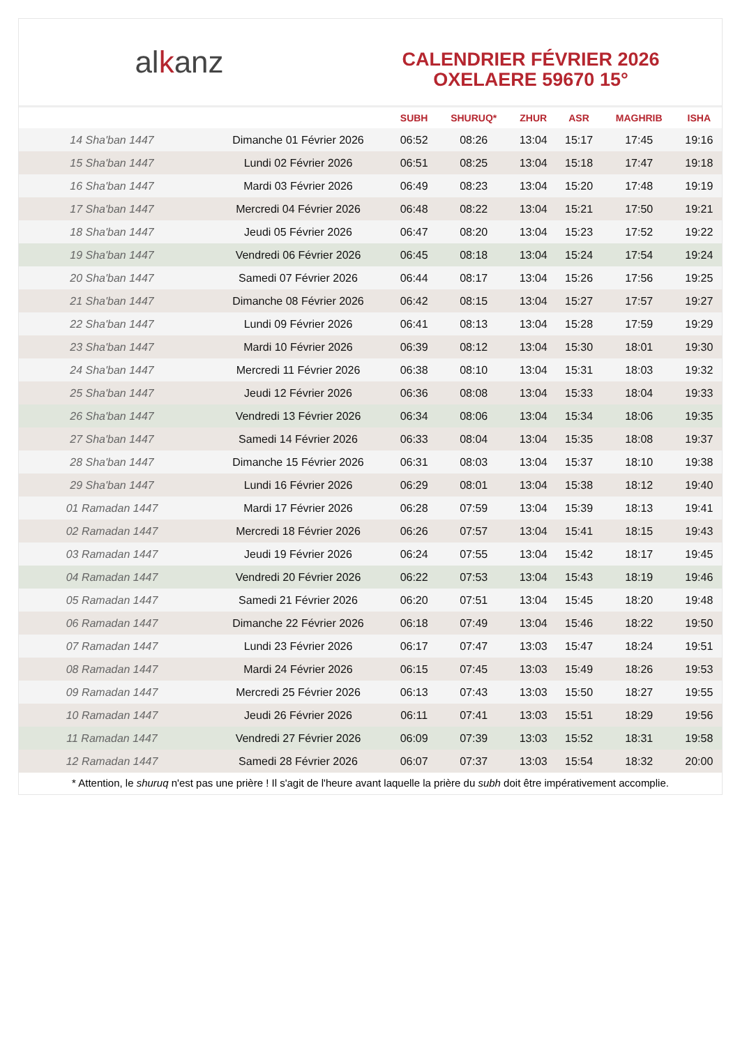al k anz
CALENDRIER FÉVRIER 2026
OXELAERE 59670 15°
| | | SUBH | SHURUQ* | ZHUR | ASR | MAGHRIB | ISHA |
| --- | --- | --- | --- | --- | --- | --- | --- |
| 14 Sha'ban 1447 | Dimanche 01 Février 2026 | 06:52 | 08:26 | 13:04 | 15:17 | 17:45 | 19:16 |
| 15 Sha'ban 1447 | Lundi 02 Février 2026 | 06:51 | 08:25 | 13:04 | 15:18 | 17:47 | 19:18 |
| 16 Sha'ban 1447 | Mardi 03 Février 2026 | 06:49 | 08:23 | 13:04 | 15:20 | 17:48 | 19:19 |
| 17 Sha'ban 1447 | Mercredi 04 Février 2026 | 06:48 | 08:22 | 13:04 | 15:21 | 17:50 | 19:21 |
| 18 Sha'ban 1447 | Jeudi 05 Février 2026 | 06:47 | 08:20 | 13:04 | 15:23 | 17:52 | 19:22 |
| 19 Sha'ban 1447 | Vendredi 06 Février 2026 | 06:45 | 08:18 | 13:04 | 15:24 | 17:54 | 19:24 |
| 20 Sha'ban 1447 | Samedi 07 Février 2026 | 06:44 | 08:17 | 13:04 | 15:26 | 17:56 | 19:25 |
| 21 Sha'ban 1447 | Dimanche 08 Février 2026 | 06:42 | 08:15 | 13:04 | 15:27 | 17:57 | 19:27 |
| 22 Sha'ban 1447 | Lundi 09 Février 2026 | 06:41 | 08:13 | 13:04 | 15:28 | 17:59 | 19:29 |
| 23 Sha'ban 1447 | Mardi 10 Février 2026 | 06:39 | 08:12 | 13:04 | 15:30 | 18:01 | 19:30 |
| 24 Sha'ban 1447 | Mercredi 11 Février 2026 | 06:38 | 08:10 | 13:04 | 15:31 | 18:03 | 19:32 |
| 25 Sha'ban 1447 | Jeudi 12 Février 2026 | 06:36 | 08:08 | 13:04 | 15:33 | 18:04 | 19:33 |
| 26 Sha'ban 1447 | Vendredi 13 Février 2026 | 06:34 | 08:06 | 13:04 | 15:34 | 18:06 | 19:35 |
| 27 Sha'ban 1447 | Samedi 14 Février 2026 | 06:33 | 08:04 | 13:04 | 15:35 | 18:08 | 19:37 |
| 28 Sha'ban 1447 | Dimanche 15 Février 2026 | 06:31 | 08:03 | 13:04 | 15:37 | 18:10 | 19:38 |
| 29 Sha'ban 1447 | Lundi 16 Février 2026 | 06:29 | 08:01 | 13:04 | 15:38 | 18:12 | 19:40 |
| 01 Ramadan 1447 | Mardi 17 Février 2026 | 06:28 | 07:59 | 13:04 | 15:39 | 18:13 | 19:41 |
| 02 Ramadan 1447 | Mercredi 18 Février 2026 | 06:26 | 07:57 | 13:04 | 15:41 | 18:15 | 19:43 |
| 03 Ramadan 1447 | Jeudi 19 Février 2026 | 06:24 | 07:55 | 13:04 | 15:42 | 18:17 | 19:45 |
| 04 Ramadan 1447 | Vendredi 20 Février 2026 | 06:22 | 07:53 | 13:04 | 15:43 | 18:19 | 19:46 |
| 05 Ramadan 1447 | Samedi 21 Février 2026 | 06:20 | 07:51 | 13:04 | 15:45 | 18:20 | 19:48 |
| 06 Ramadan 1447 | Dimanche 22 Février 2026 | 06:18 | 07:49 | 13:04 | 15:46 | 18:22 | 19:50 |
| 07 Ramadan 1447 | Lundi 23 Février 2026 | 06:17 | 07:47 | 13:03 | 15:47 | 18:24 | 19:51 |
| 08 Ramadan 1447 | Mardi 24 Février 2026 | 06:15 | 07:45 | 13:03 | 15:49 | 18:26 | 19:53 |
| 09 Ramadan 1447 | Mercredi 25 Février 2026 | 06:13 | 07:43 | 13:03 | 15:50 | 18:27 | 19:55 |
| 10 Ramadan 1447 | Jeudi 26 Février 2026 | 06:11 | 07:41 | 13:03 | 15:51 | 18:29 | 19:56 |
| 11 Ramadan 1447 | Vendredi 27 Février 2026 | 06:09 | 07:39 | 13:03 | 15:52 | 18:31 | 19:58 |
| 12 Ramadan 1447 | Samedi 28 Février 2026 | 06:07 | 07:37 | 13:03 | 15:54 | 18:32 | 20:00 |
* Attention, le shuruq n'est pas une prière ! Il s'agit de l'heure avant laquelle la prière du subh doit être impérativement accomplie.